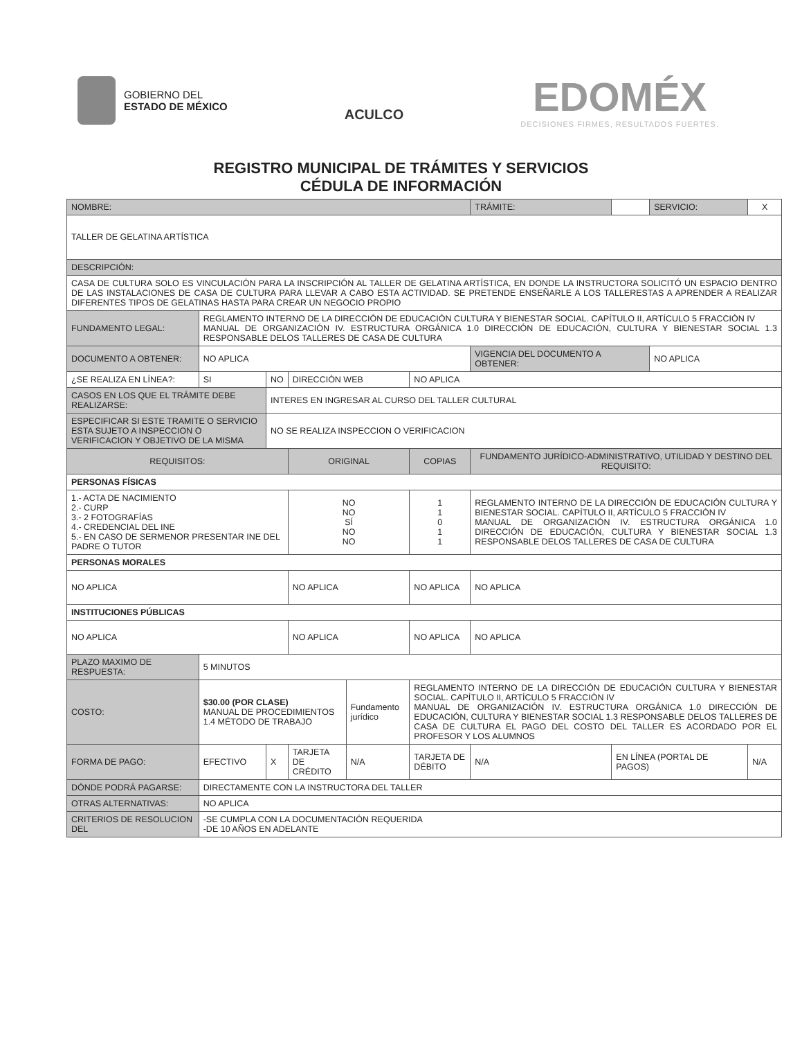GOBIERNO DEL
ESTADO DE MÉXICO
ACULCO
EDOMÉX
DECISIONES FIRMES, RESULTADOS FUERTES.
REGISTRO MUNICIPAL DE TRÁMITES Y SERVICIOS
CÉDULA DE INFORMACIÓN
| NOMBRE: | | | | | | TRÁMITE: | | SERVICIO: | X |
| TALLER DE GELATINA ARTÍSTICA | | | | | | | | | |
| DESCRIPCIÓN: | | | | | | | | | |
| CASA DE CULTURA SOLO ES VINCULACIÓN PARA LA INSCRIPCIÓN AL TALLER DE GELATINA ARTÍSTICA, EN DONDE LA INSTRUCTORA SOLICITÓ UN ESPACIO DENTRO DE LAS INSTALACIONES DE CASA DE CULTURA PARA LLEVAR A CABO ESTA ACTIVIDAD. SE PRETENDE ENSEÑARLE A LOS TALLERESTAS A APRENDER A REALIZAR DIFERENTES TIPOS DE GELATINAS HASTA PARA CREAR UN NEGOCIO PROPIO | | | | | | | | | |
| FUNDAMENTO LEGAL: | REGLAMENTO INTERNO DE LA DIRECCIÓN DE EDUCACIÓN CULTURA Y BIENESTAR SOCIAL. CAPÍTULO II, ARTÍCULO 5 FRACCIÓN IV MANUAL DE ORGANIZACIÓN IV. ESTRUCTURA ORGÁNICA 1.0 DIRECCIÓN DE EDUCACIÓN, CULTURA Y BIENESTAR SOCIAL 1.3 RESPONSABLE DELOS TALLERES DE CASA DE CULTURA | | | | | | | | |
| DOCUMENTO A OBTENER: | NO APLICA | | | | | VIGENCIA DEL DOCUMENTO A OBTENER: | | NO APLICA | |
| ¿SE REALIZA EN LÍNEA?: | SI | NO | DIRECCIÓN WEB | | NO APLICA | | | | |
| CASOS EN LOS QUE EL TRÁMITE DEBE REALIZARSE: | | INTERES EN INGRESAR AL CURSO DEL TALLER CULTURAL | | | | | | | |
| ESPECIFICAR SI ESTE TRAMITE O SERVICIO ESTA SUJETO A INSPECCION O VERIFICACION Y OBJETIVO DE LA MISMA | | NO SE REALIZA INSPECCION O VERIFICACION | | | | | | | |
| REQUISITOS: | | | ORIGINAL | | COPIAS | FUNDAMENTO JURÍDICO-ADMINISTRATIVO, UTILIDAD Y DESTINO DEL REQUISITO: | | | |
| PERSONAS FÍSICAS | | | | | | | | | |
| 1.- ACTA DE NACIMIENTO 2.- CURP 3.- 2 FOTOGRAFÍAS 4.- CREDENCIAL DEL INE 5.- EN CASO DE SERMENOR PRESENTAR INE DEL PADRE O TUTOR | | | NO NO SÍ NO NO | | 1 1 0 1 1 | REGLAMENTO INTERNO DE LA DIRECCIÓN DE EDUCACIÓN CULTURA Y BIENESTAR SOCIAL. CAPÍTULO II, ARTÍCULO 5 FRACCIÓN IV MANUAL DE ORGANIZACIÓN IV. ESTRUCTURA ORGÁNICA 1.0 DIRECCIÓN DE EDUCACIÓN, CULTURA Y BIENESTAR SOCIAL 1.3 RESPONSABLE DELOS TALLERES DE CASA DE CULTURA | | | |
| PERSONAS MORALES | | | | | | | | | |
| NO APLICA | | | NO APLICA | | NO APLICA | NO APLICA | | | |
| INSTITUCIONES PÚBLICAS | | | | | | | | | |
| NO APLICA | | | NO APLICA | | NO APLICA | NO APLICA | | | |
| PLAZO MAXIMO DE RESPUESTA: | 5 MINUTOS | | | | | | | | |
| COSTO: | $30.00 (POR CLASE) MANUAL DE PROCEDIMIENTOS 1.4 MÉTODO DE TRABAJO | | | Fundamento jurídico | REGLAMENTO INTERNO DE LA DIRECCIÓN DE EDUCACIÓN CULTURA Y BIENESTAR SOCIAL. CAPÍTULO II, ARTÍCULO 5 FRACCIÓN IV MANUAL DE ORGANIZACIÓN IV. ESTRUCTURA ORGÁNICA 1.0 DIRECCIÓN DE EDUCACIÓN, CULTURA Y BIENESTAR SOCIAL 1.3 RESPONSABLE DELOS TALLERES DE CASA DE CULTURA EL PAGO DEL COSTO DEL TALLER ES ACORDADO POR EL PROFESOR Y LOS ALUMNOS | | | | |
| FORMA DE PAGO: | EFECTIVO | X | TARJETA DE CRÉDITO | N/A | TARJETA DE DÉBITO | N/A | EN LÍNEA (PORTAL DE PAGOS) | | N/A |
| DÓNDE PODRÁ PAGARSE: | DIRECTAMENTE CON LA INSTRUCTORA DEL TALLER | | | | | | | | |
| OTRAS ALTERNATIVAS: | NO APLICA | | | | | | | | |
| CRITERIOS DE RESOLUCION DEL | -SE CUMPLA CON LA DOCUMENTACIÓN REQUERIDA -DE 10 AÑOS EN ADELANTE | | | | | | | | |